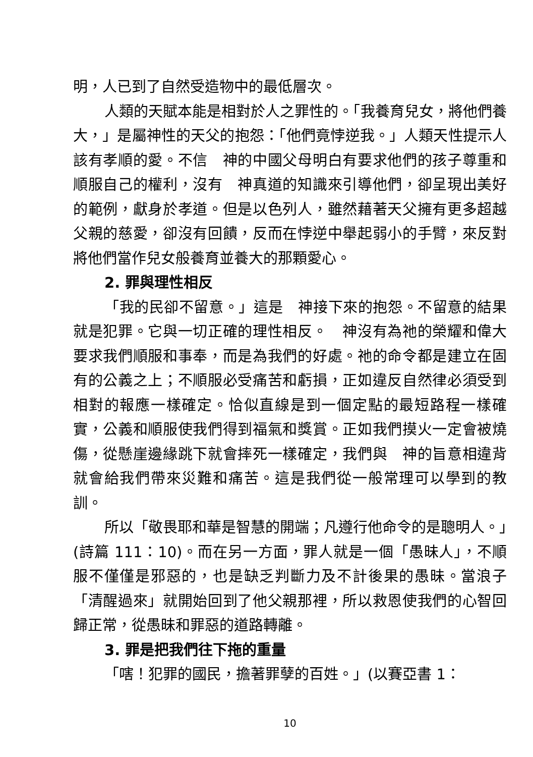明，人已到了自然受造物中的最低層次。
人類的天賦本能是相對於人之罪性的。「我養育兒女，將他們養大，」是屬神性的天父的抱怨：「他們竟悖逆我。」人類天性提示人該有孝順的愛。不信　神的中國父母明白有要求他們的孩子尊重和順服自己的權利，沒有　神真道的知識來引導他們，卻呈現出美好的範例，獻身於孝道。但是以色列人，雖然藉著天父擁有更多超越父親的慈愛，卻沒有回饋，反而在悖逆中舉起弱小的手臂，來反對將他們當作兒女般養育並養大的那顆愛心。
2. 罪與理性相反
「我的民卻不留意。」這是　神接下來的抱怨。不留意的結果就是犯罪。它與一切正確的理性相反。　神沒有為祂的榮耀和偉大要求我們順服和事奉，而是為我們的好處。祂的命令都是建立在固有的公義之上；不順服必受痛苦和虧損，正如違反自然律必須受到相對的報應一樣確定。恰似直線是到一個定點的最短路程一樣確實，公義和順服使我們得到福氣和獎賞。正如我們摸火一定會被燒傷，從懸崖邊緣跳下就會摔死一樣確定，我們與　神的旨意相違背就會給我們帶來災難和痛苦。這是我們從一般常理可以學到的教訓。
所以「敬畏耶和華是智慧的開端；凡遵行他命令的是聰明人。」(詩篇 111：10)。而在另一方面，罪人就是一個「愚昧人」，不順服不僅僅是邪惡的，也是缺乏判斷力及不計後果的愚昧。當浪子「清醒過來」就開始回到了他父親那裡，所以救恩使我們的心智回歸正常，從愚昧和罪惡的道路轉離。
3. 罪是把我們往下拖的重量
「嗐！犯罪的國民，擔著罪孽的百姓。」(以賽亞書 1：
10